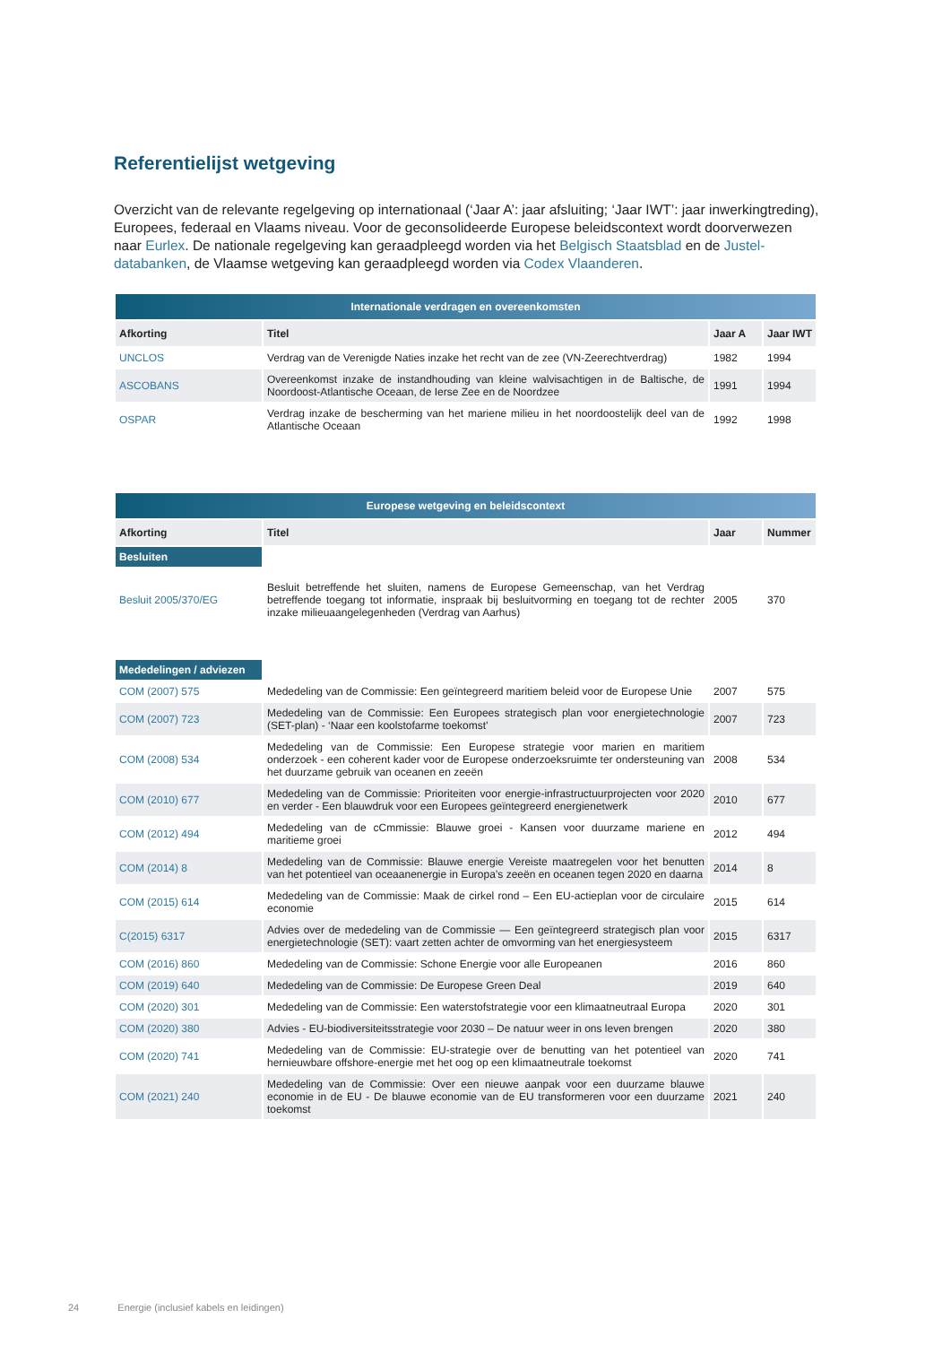Referentielijst wetgeving
Overzicht van de relevante regelgeving op internationaal (‘Jaar A’: jaar afsluiting; ‘Jaar IWT’: jaar inwerkingtreding), Europees, federaal en Vlaams niveau. Voor de geconsolideerde Europese beleidscontext wordt doorverwezen naar Eurlex. De nationale regelgeving kan geraadpleegd worden via het Belgisch Staatsblad en de Justel-databanken, de Vlaamse wetgeving kan geraadpleegd worden via Codex Vlaanderen.
| Internationale verdragen en overeenkomsten | | | |
| --- | --- | --- | --- |
| Afkorting | Titel | Jaar A | Jaar IWT |
| UNCLOS | Verdrag van de Verenigde Naties inzake het recht van de zee (VN-Zeerechtverdrag) | 1982 | 1994 |
| ASCOBANS | Overeenkomst inzake de instandhouding van kleine walvisachtigen in de Baltische, de Noordoost-Atlantische Oceaan, de Ierse Zee en de Noordzee | 1991 | 1994 |
| OSPAR | Verdrag inzake de bescherming van het mariene milieu in het noordoostelijk deel van de Atlantische Oceaan | 1992 | 1998 |
| Europese wetgeving en beleidscontext | | | |
| --- | --- | --- | --- |
| Afkorting | Titel | Jaar | Nummer |
| Besluiten | | | |
| Besluit 2005/370/EG | Besluit betreffende het sluiten, namens de Europese Gemeenschap, van het Verdrag betreffende toegang tot informatie, inspraak bij besluitvorming en toegang tot de rechter inzake milieuaangelegenheden (Verdrag van Aarhus) | 2005 | 370 |
| Mededelingen / adviezen | | | |
| COM (2007) 575 | Mededeling van de Commissie: Een geïntegreerd maritiem beleid voor de Europese Unie | 2007 | 575 |
| COM (2007) 723 | Mededeling van de Commissie: Een Europees strategisch plan voor energietechnologie (SET-plan) - ‘Naar een koolstofarme toekomst’ | 2007 | 723 |
| COM (2008) 534 | Mededeling van de Commissie: Een Europese strategie voor marien en maritiem onderzoek - een coherent kader voor de Europese onderzoeksruimte ter ondersteuning van het duurzame gebruik van oceanen en zeeën | 2008 | 534 |
| COM (2010) 677 | Mededeling van de Commissie: Prioriteiten voor energie-infrastructuurprojecten voor 2020 en verder - Een blauwdruk voor een Europees geïntegreerd energienetwerk | 2010 | 677 |
| COM (2012) 494 | Mededeling van de cCmmissie: Blauwe groei - Kansen voor duurzame mariene en maritieme groei | 2012 | 494 |
| COM (2014) 8 | Mededeling van de Commissie: Blauwe energie Vereiste maatregelen voor het benutten van het potentieel van oceaanenergie in Europa’s zeeën en oceanen tegen 2020 en daarna | 2014 | 8 |
| COM (2015) 614 | Mededeling van de Commissie: Maak de cirkel rond – Een EU-actieplan voor de circulaire economie | 2015 | 614 |
| C(2015) 6317 | Advies over de mededeling van de Commissie — Een geïntegreerd strategisch plan voor energietechnologie (SET): vaart zetten achter de omvorming van het energiesysteem | 2015 | 6317 |
| COM (2016) 860 | Mededeling van de Commissie: Schone Energie voor alle Europeanen | 2016 | 860 |
| COM (2019) 640 | Mededeling van de Commissie: De Europese Green Deal | 2019 | 640 |
| COM (2020) 301 | Mededeling van de Commissie: Een waterstofstrategie voor een klimaatneutraal Europa | 2020 | 301 |
| COM (2020) 380 | Advies - EU-biodiversiteitsstrategie voor 2030 – De natuur weer in ons leven brengen | 2020 | 380 |
| COM (2020) 741 | Mededeling van de Commissie: EU-strategie over de benutting van het potentieel van hernieuwbare offshore-energie met het oog op een klimaatneutrale toekomst | 2020 | 741 |
| COM (2021) 240 | Mededeling van de Commissie: Over een nieuwe aanpak voor een duurzame blauwe economie in de EU - De blauwe economie van de EU transformeren voor een duurzame toekomst | 2021 | 240 |
24 Energie (inclusief kabels en leidingen)